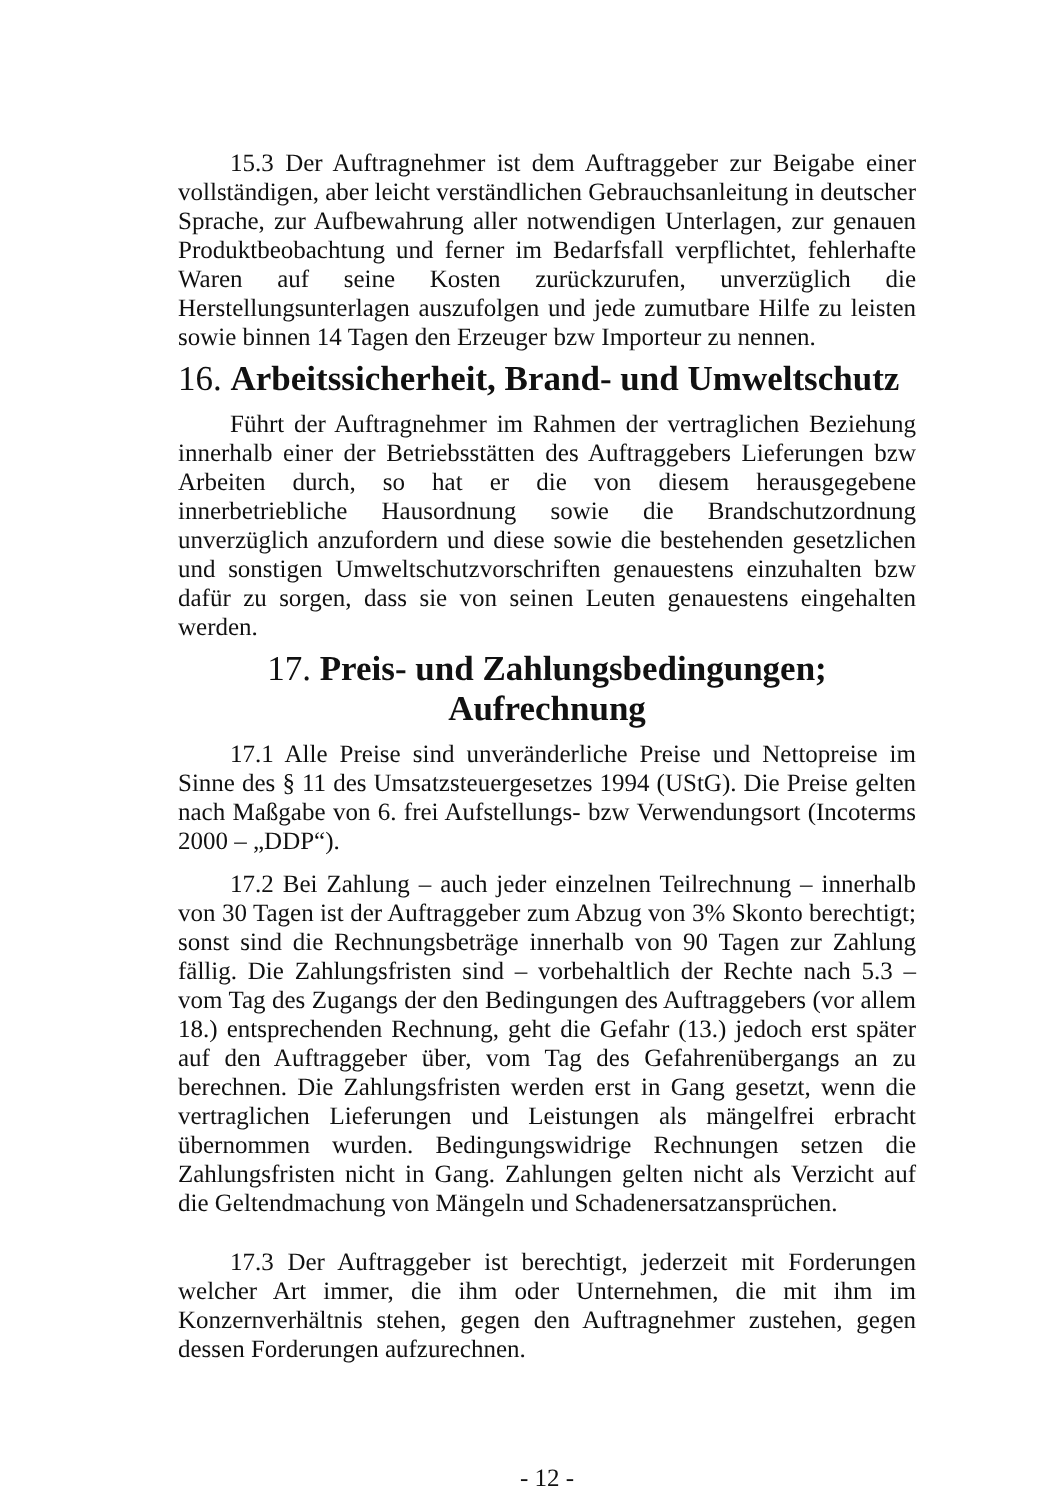15.3 Der Auftragnehmer ist dem Auftraggeber zur Beigabe einer vollständigen, aber leicht verständlichen Gebrauchsanleitung in deutscher Sprache, zur Aufbewahrung aller notwendigen Unterlagen, zur genauen Produktbeobachtung und ferner im Bedarfsfall verpflichtet, fehlerhafte Waren auf seine Kosten zurückzurufen, unverzüglich die Herstellungsunterlagen auszufolgen und jede zumutbare Hilfe zu leisten sowie binnen 14 Tagen den Erzeuger bzw Importeur zu nennen.
16. Arbeitssicherheit, Brand- und Umweltschutz
Führt der Auftragnehmer im Rahmen der vertraglichen Beziehung innerhalb einer der Betriebsstätten des Auftraggebers Lieferungen bzw Arbeiten durch, so hat er die von diesem herausgegebene innerbetriebliche Hausordnung sowie die Brandschutzordnung unverzüglich anzufordern und diese sowie die bestehenden gesetzlichen und sonstigen Umweltschutzvorschriften genauestens einzuhalten bzw dafür zu sorgen, dass sie von seinen Leuten genauestens eingehalten werden.
17. Preis- und Zahlungsbedingungen;
Aufrechnung
17.1 Alle Preise sind unveränderliche Preise und Nettopreise im Sinne des § 11 des Umsatzsteuergesetzes 1994 (UStG). Die Preise gelten nach Maßgabe von 6. frei Aufstellungs- bzw Verwendungsort (Incoterms 2000 – „DDP“).
17.2 Bei Zahlung – auch jeder einzelnen Teilrechnung – innerhalb von 30 Tagen ist der Auftraggeber zum Abzug von 3% Skonto berechtigt; sonst sind die Rechnungsbeträge innerhalb von 90 Tagen zur Zahlung fällig. Die Zahlungsfristen sind – vorbehaltlich der Rechte nach 5.3 – vom Tag des Zugangs der den Bedingungen des Auftraggebers (vor allem 18.) entsprechenden Rechnung, geht die Gefahr (13.) jedoch erst später auf den Auftraggeber über, vom Tag des Gefahrenübergangs an zu berechnen. Die Zahlungsfristen werden erst in Gang gesetzt, wenn die vertraglichen Lieferungen und Leistungen als mängelfrei erbracht übernommen wurden. Bedingungswidrige Rechnungen setzen die Zahlungsfristen nicht in Gang. Zahlungen gelten nicht als Verzicht auf die Geltendmachung von Mängeln und Schadenersatzansprüchen.
17.3 Der Auftraggeber ist berechtigt, jederzeit mit Forderungen welcher Art immer, die ihm oder Unternehmen, die mit ihm im Konzernverhältnis stehen, gegen den Auftragnehmer zustehen, gegen dessen Forderungen aufzurechnen.
- 12 -